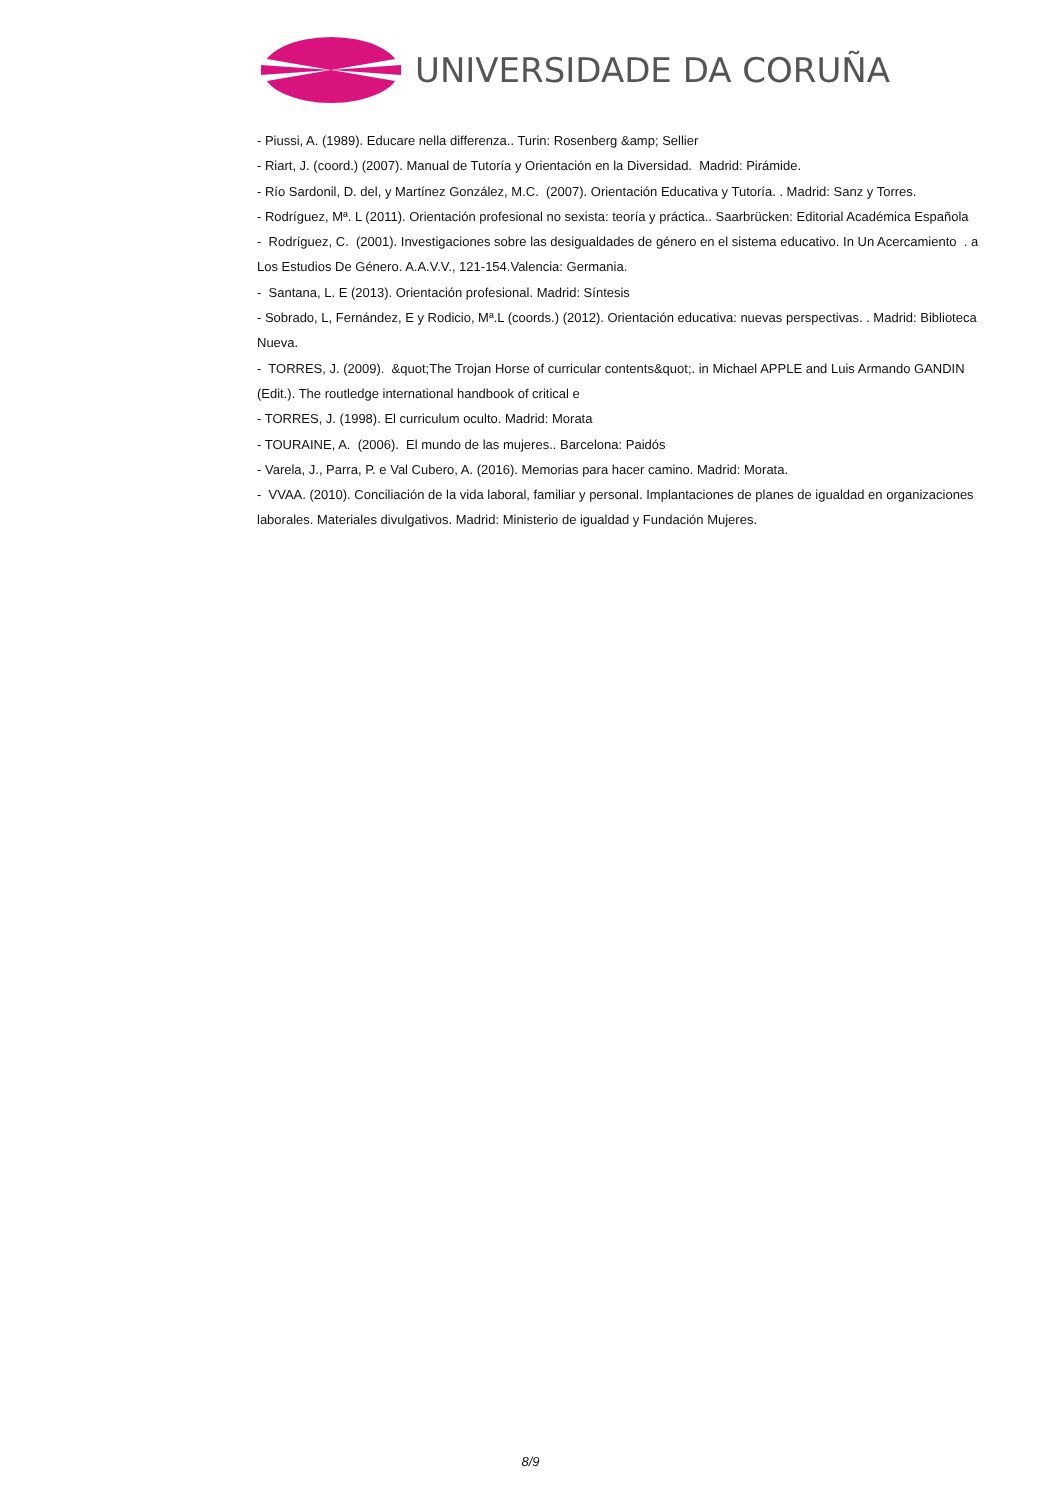UNIVERSIDADE DA CORUÑA
- Piussi, A. (1989). Educare nella differenza.. Turin: Rosenberg &amp; Sellier
- Riart, J. (coord.) (2007). Manual de Tutoría y Orientación en la Diversidad. Madrid: Pirámide.
- Río Sardonil, D. del, y Martínez González, M.C. (2007). Orientación Educativa y Tutoría. . Madrid: Sanz y Torres.
- Rodríguez, Mª. L (2011). Orientación profesional no sexista: teoría y práctica.. Saarbrücken: Editorial Académica Española
- Rodríguez, C. (2001). Investigaciones sobre las desigualdades de género en el sistema educativo. In Un Acercamiento . a Los Estudios De Género. A.A.V.V., 121-154.Valencia: Germania.
- Santana, L. E (2013). Orientación profesional. Madrid: Síntesis
- Sobrado, L, Fernández, E y Rodicio, Mª.L (coords.) (2012). Orientación educativa: nuevas perspectivas. . Madrid: Biblioteca Nueva.
- TORRES, J. (2009). &quot;The Trojan Horse of curricular contents&quot;. in Michael APPLE and Luis Armando GANDIN (Edit.). The routledge international handbook of critical e
- TORRES, J. (1998). El curriculum oculto. Madrid: Morata
- TOURAINE, A. (2006). El mundo de las mujeres.. Barcelona: Paidós
- Varela, J., Parra, P. e Val Cubero, A. (2016). Memorias para hacer camino. Madrid: Morata.
- VVAA. (2010). Conciliación de la vida laboral, familiar y personal. Implantaciones de planes de igualdad en organizaciones laborales. Materiales divulgativos. Madrid: Ministerio de igualdad y Fundación Mujeres.
8/9